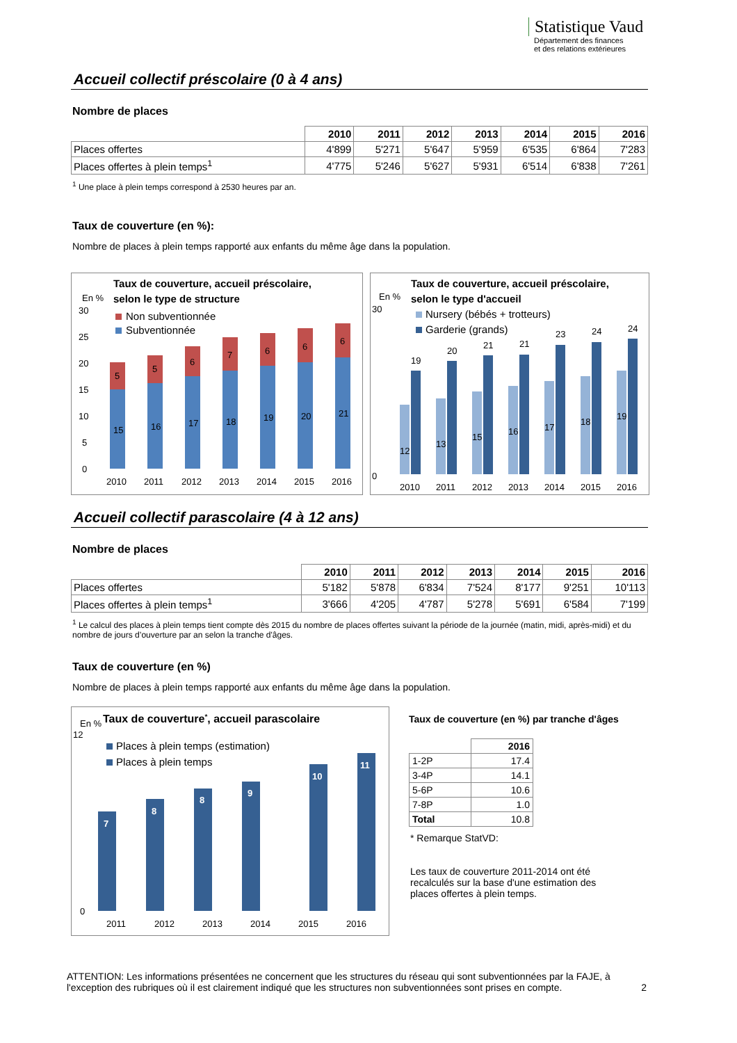Statistique Vaud
Département des finances
et des relations extérieures
Accueil collectif préscolaire (0 à 4 ans)
Nombre de places
| | 2010 | 2011 | 2012 | 2013 | 2014 | 2015 | 2016 |
| --- | --- | --- | --- | --- | --- | --- | --- |
| Places offertes | 4'899 | 5'271 | 5'647 | 5'959 | 6'535 | 6'864 | 7'283 |
| Places offertes à plein temps<sup>1</sup> | 4'775 | 5'246 | 5'627 | 5'931 | 6'514 | 6'838 | 7'261 |
<sup>1</sup> Une place à plein temps correspond à 2530 heures par an.
Taux de couverture (en %):
Nombre de places à plein temps rapporté aux enfants du même âge dans la population.
Taux de couverture, accueil préscolaire,
selon le type de structure
En %
30
25
20
15
10
5
0
Non subventionnée
Subventionnée
15
16
17
18
19
20
21
5
5
6
7
6
6
6
2010
2011
2012
2013
2014
2015
2016
Taux de couverture, accueil préscolaire,
selon le type d'accueil
En %
30
0
Nursery (bébés + trotteurs)
Garderie (grands)
12
19
13
20
15
21
16
21
17
23
18
24
19
24
2010
2011
2012
2013
2014
2015
2016
Accueil collectif parascolaire (4 à 12 ans)
Nombre de places
| | 2010 | 2011 | 2012 | 2013 | 2014 | 2015 | 2016 |
| --- | --- | --- | --- | --- | --- | --- | --- |
| Places offertes | 5'182 | 5'878 | 6'834 | 7'524 | 8'177 | 9'251 | 10'113 |
| Places offertes à plein temps<sup>1</sup> | 3'666 | 4'205 | 4'787 | 5'278 | 5'691 | 6'584 | 7'199 |
<sup>1</sup> Le calcul des places à plein temps tient compte dès 2015 du nombre de places offertes suivant la période de la journée (matin, midi, après-midi) et du nombre de jours d’ouverture par an selon la tranche d'âges.
Taux de couverture (en %)
Nombre de places à plein temps rapporté aux enfants du même âge dans la population.
En %
Taux de couverture*, accueil parascolaire
12
0
Places à plein temps (estimation)
Places à plein temps
7
8
8
9
10
11
2011
2012
2013
2014
2015
2016
Taux de couverture (en %) par tranche d'âges
| | 2016 |
| --- | --- |
| 1-2P | 17.4 |
| 3-4P | 14.1 |
| 5-6P | 10.6 |
| 7-8P | 1.0 |
| Total | 10.8 |
* Remarque StatVD:
Les taux de couverture 2011-2014 ont été
recalculés sur la base d'une estimation des
places offertes à plein temps.
ATTENTION: Les informations présentées ne concernent que les structures du réseau qui sont subventionnées par la FAJE, à l'exception des rubriques où il est clairement indiqué que les structures non subventionnées sont prises en compte. 2